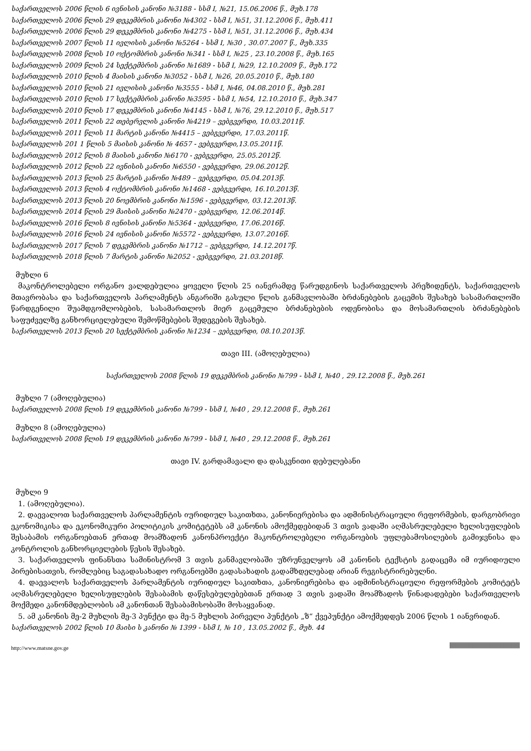საქართველოს 2006 წლის 6 ივნისის კანონი №3188 - სსმ I, №21, 15.06.2006 წ., მუხ.178
საქართველოს 2006 წლის 29 დეკემბრის კანონი №4302 - სსმ I, №51, 31.12.2006 წ., მუხ.411
საქართველოს 2006 წლის 29 დეკემბრის კანონი №4275 - სსმ I, №51, 31.12.2006 წ., მუხ.434
საქართველოს 2007 წლის 11 ივლისის კანონი №5264 - სსმ I, №30 , 30.07.2007 წ., მუხ.335
საქართველოს 2008 წლის 10 ოქტომბრის კანონი №341 - სსმ I, №25 , 23.10.2008 წ., მუხ.165
საქართველოს 2009 წლის 24 სექტემბრის კანონი №1689 - სსმ I, №29, 12.10.2009 წ., მუხ.172
საქართველოს 2010 წლის 4 მაისის კანონი №3052 - სსმ I, №26, 20.05.2010 წ., მუხ.180
საქართველოს 2010 წლის 21 ივლისის კანონი №3555 - სსმ I, №46, 04.08.2010 წ., მუხ.281
საქართველოს 2010 წლის 17 სექტემბრის კანონი №3595 - სსმ I, №54, 12.10.2010 წ., მუხ.347
საქართველოს 2010 წლის 17 დეკემბრის კანონი №4145 - სსმ I, №76, 29.12.2010 წ., მუხ.517
საქართველოს 2011 წლის 22 თებერვლის კანონი №4219 – ვებგვერდი, 10.03.2011წ.
საქართველოს 2011 წლის 11 მარტის კანონი №4415 – ვებგვერდი, 17.03.2011წ.
საქართველოს 201 1 წლის 5 მაისის კანონი № 4657 - ვებგვერდი,13.05.2011წ.
საქართველოს 2012 წლის 8 მაისის კანონი №6170 - ვებგვერდი, 25.05.2012წ.
საქართველოს 2012 წლის 22 ივნისის კანონი №6550 - ვებგვერდი, 29.06.2012წ.
საქართველოს 2013 წლის 25 მარტის კანონი №489 – ვებგვერდი, 05.04.2013წ.
საქართველოს 2013 წლის 4 ოქტომბრის კანონი №1468 - ვებგვერდი, 16.10.2013წ.
საქართველოს 2013 წლის 20 ნოემბრის კანონი №1596 - ვებგვერდი, 03.12.2013წ.
საქართველოს 2014 წლის 29 მაისის კანონი №2470 - ვებგვერდი, 12.06.2014წ.
საქართველოს 2016 წლის 8 ივნისის კანონი №5364 - ვებგვერდი, 17.06.2016წ.
საქართველოს 2016 წლის 24 ივნისის კანონი №5572 - ვებგვერდი, 13.07.2016წ.
საქართველოს 2017 წლის 7 დეკემბრის კანონი №1712 – ვებგვერდი, 14.12.2017წ.
საქართველოს 2018 წლის 7 მარტის კანონი №2052 - ვებგვერდი, 21.03.2018წ.
მუხლი 6
მაკონტროლებელი ორგანო ვალდებულია ყოველი წლის 25 იანვრამდე წარუდგინოს საქართველოს პრეზიდენტს, საქართველოს მთავრობასა და საქართველოს პარლამენტს ანგარიში გასული წლის განმავლობაში ბრძანებების გაცემის შესახებ სასამართლოში წარდგენილი შუამდგომლობების, სასამართლოს მიერ გაცემული ბრძანებების ოდენობისა და მოსამართლის ბრძანებების საფუძველზე განხორციელებული შემოწმებების შედეგების შესახებ.
საქართველოს 2013 წლის 20 სექტემბრის კანონი №1234 – ვებგვერდი, 08.10.2013წ.
თავი III. (ამოღებულია)
საქართველოს 2008 წლის 19 დეკემბრის კანონი №799 - სსმ I, №40 , 29.12.2008 წ., მუხ.261
მუხლი 7 (ამოღებულია)
საქართველოს 2008 წლის 19 დეკემბრის კანონი №799 - სსმ I, №40 , 29.12.2008 წ., მუხ.261
მუხლი 8 (ამოღებულია)
საქართველოს 2008 წლის 19 დეკემბრის კანონი №799 - სსმ I, №40 , 29.12.2008 წ., მუხ.261
თავი IV. გარდამავალი და დასკვნითი დებულებანი
მუხლი 9
1. (ამოღებულია).
2. დაევალოთ საქართველოს პარლამენტის იურიდიულ საკითხთა, კანონიერებისა და ადმინისტრაციული რეფორმების, დარგობრივი ეკონომიკისა და ეკონომიკური პოლიტიკის კომიტეტებს ამ კანონის ამოქმედებიდან 3 თვის ვადაში აღმასრულებელი ხელისუფლების შესაბამის ორგანოებთან ერთად მოამზადონ კანონპროექტი მაკონტროლებელი ორგანოების უფლებამოსილების გამიჯვნისა და კონტროლის განხორციელების წესის შესახებ.
3. საქართველოს ფინანსთა სამინისტრომ 3 თვის განმავლობაში უზრუნველყოს ამ კანონის ტექსტის გადაცემა იმ იურიდიული პირებისათვის, რომლებიც საგადასახადო ორგანოებში გადასახადის გადამხდელებად არიან რეგისტრირებულნი.
4. დაევალოს საქართველოს პარლამენტის იურიდიულ საკითხთა, კანონიერებისა და ადმინისტრაციული რეფორმების კომიტეტს აღმასრულებელი ხელისუფლების შესაბამის დაწესებულებებთან ერთად 3 თვის ვადაში მოამზადოს წინადადებები საქართველოს მოქმედი კანონმდებლობის ამ კანონთან შესაბამისობაში მოსაყვანად.
5. ამ კანონის მე-2 მუხლის მე-3 პუნქტი და მე-5 მუხლის პირველი პუნქტის „ზ“ ქვეპუნქტი ამოქმედდეს 2006 წლის 1 იანვრიდან.
საქართველოს 2002 წლის 10 მაისი ს კანონი № 1399 - სსმ I, № 10 , 13.05.2002 წ., მუხ. 44
http://www.matsne.gov.ge